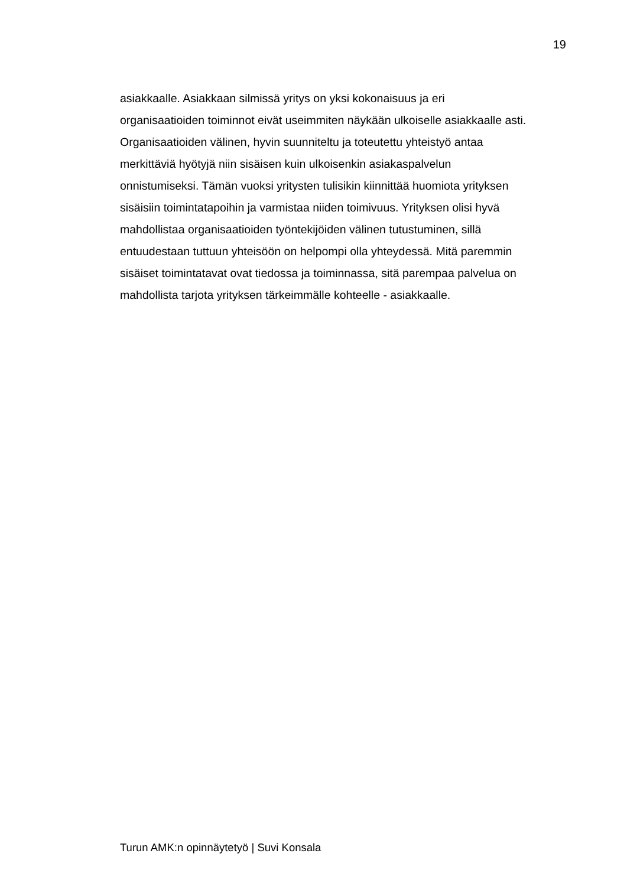19
asiakkaalle. Asiakkaan silmissä yritys on yksi kokonaisuus ja eri
organisaatioiden toiminnot eivät useimmiten näykään ulkoiselle asiakkaalle asti.
Organisaatioiden välinen, hyvin suunniteltu ja toteutettu yhteistyö antaa
merkittäviä hyötyjä niin sisäisen kuin ulkoisenkin asiakaspalvelun
onnistumiseksi. Tämän vuoksi yritysten tulisikin kiinnittää huomiota yrityksen
sisäisiin toimintatapoihin ja varmistaa niiden toimivuus. Yrityksen olisi hyvä
mahdollistaa organisaatioiden työntekijöiden välinen tutustuminen, sillä
entuudestaan tuttuun yhteisöön on helpompi olla yhteydessä. Mitä paremmin
sisäiset toimintatavat ovat tiedossa ja toiminnassa, sitä parempaa palvelua on
mahdollista tarjota yrityksen tärkeimmälle kohteelle - asiakkaalle.
Turun AMK:n opinnäytetyö | Suvi Konsala